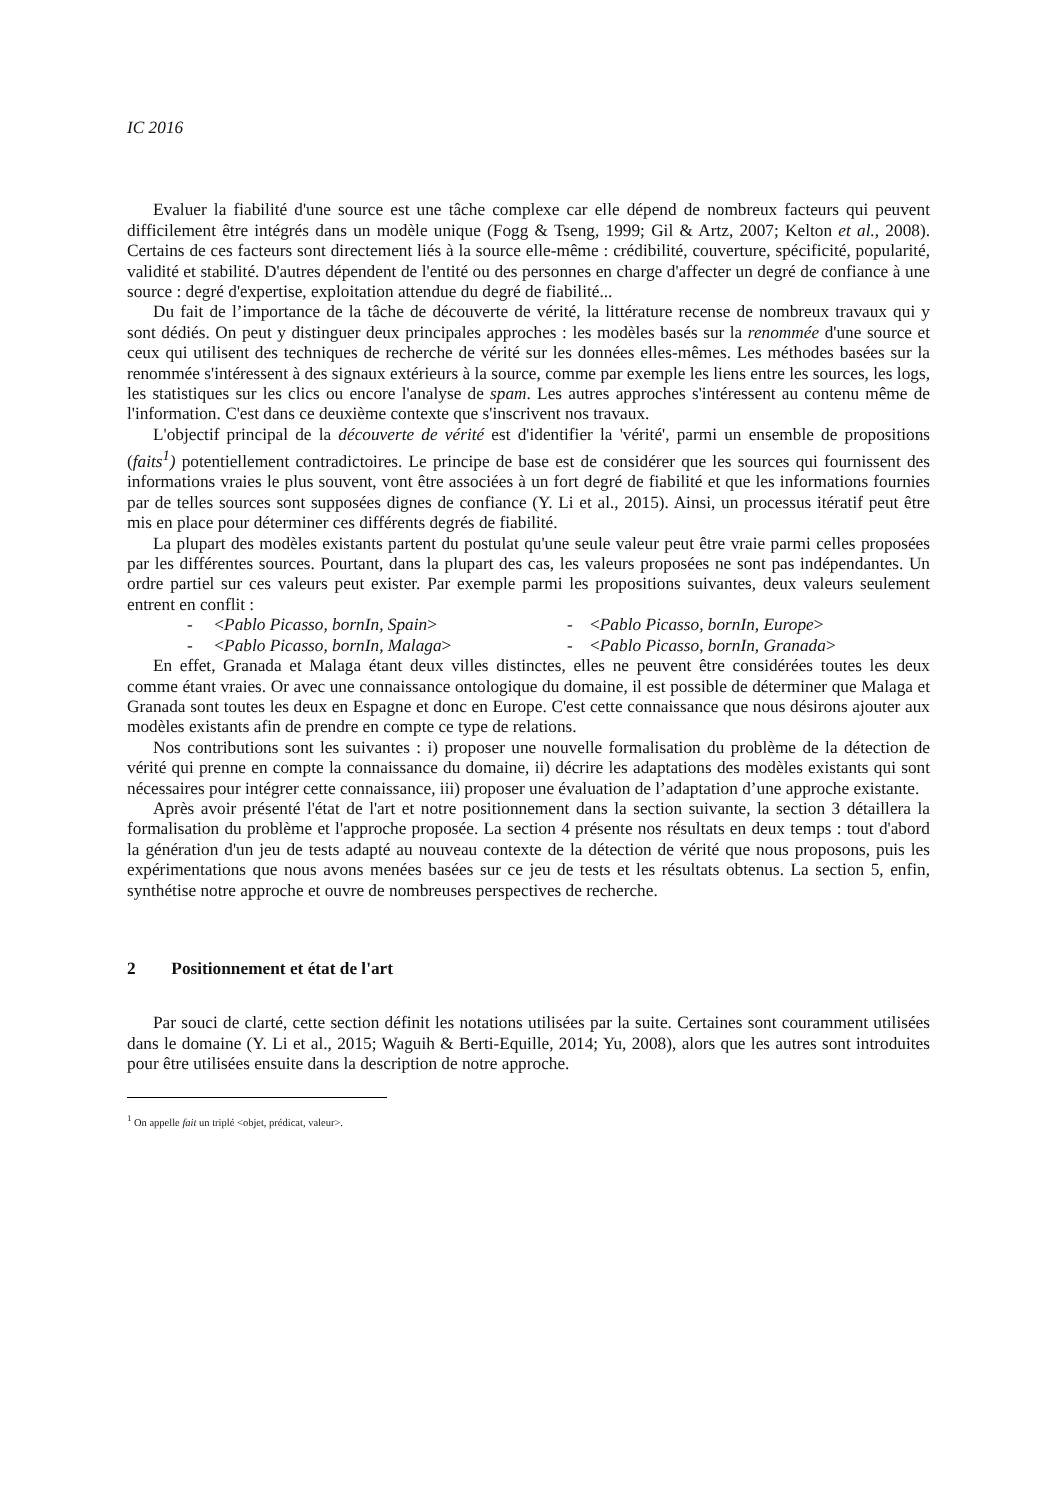IC 2016
Evaluer la fiabilité d'une source est une tâche complexe car elle dépend de nombreux facteurs qui peuvent difficilement être intégrés dans un modèle unique (Fogg & Tseng, 1999; Gil & Artz, 2007; Kelton et al., 2008). Certains de ces facteurs sont directement liés à la source elle-même : crédibilité, couverture, spécificité, popularité, validité et stabilité. D'autres dépendent de l'entité ou des personnes en charge d'affecter un degré de confiance à une source : degré d'expertise, exploitation attendue du degré de fiabilité...
Du fait de l’importance de la tâche de découverte de vérité, la littérature recense de nombreux travaux qui y sont dédiés. On peut y distinguer deux principales approches : les modèles basés sur la renommée d'une source et ceux qui utilisent des techniques de recherche de vérité sur les données elles-mêmes. Les méthodes basées sur la renommée s'intéressent à des signaux extérieurs à la source, comme par exemple les liens entre les sources, les logs, les statistiques sur les clics ou encore l'analyse de spam. Les autres approches s'intéressent au contenu même de l'information. C'est dans ce deuxième contexte que s'inscrivent nos travaux.
L'objectif principal de la découverte de vérité est d'identifier la 'vérité', parmi un ensemble de propositions (faits<sup>1</sup>) potentiellement contradictoires. Le principe de base est de considérer que les sources qui fournissent des informations vraies le plus souvent, vont être associées à un fort degré de fiabilité et que les informations fournies par de telles sources sont supposées dignes de confiance (Y. Li et al., 2015). Ainsi, un processus itératif peut être mis en place pour déterminer ces différents degrés de fiabilité.
La plupart des modèles existants partent du postulat qu'une seule valeur peut être vraie parmi celles proposées par les différentes sources. Pourtant, dans la plupart des cas, les valeurs proposées ne sont pas indépendantes. Un ordre partiel sur ces valeurs peut exister. Par exemple parmi les propositions suivantes, deux valeurs seulement entrent en conflit :
- <Pablo Picasso, bornIn, Spain>
- <Pablo Picasso, bornIn, Europe>
- <Pablo Picasso, bornIn, Malaga>
- <Pablo Picasso, bornIn, Granada>
En effet, Granada et Malaga étant deux villes distinctes, elles ne peuvent être considérées toutes les deux comme étant vraies. Or avec une connaissance ontologique du domaine, il est possible de déterminer que Malaga et Granada sont toutes les deux en Espagne et donc en Europe. C'est cette connaissance que nous désirons ajouter aux modèles existants afin de prendre en compte ce type de relations.
Nos contributions sont les suivantes : i) proposer une nouvelle formalisation du problème de la détection de vérité qui prenne en compte la connaissance du domaine, ii) décrire les adaptations des modèles existants qui sont nécessaires pour intégrer cette connaissance, iii) proposer une évaluation de l’adaptation d’une approche existante.
Après avoir présenté l'état de l'art et notre positionnement dans la section suivante, la section 3 détaillera la formalisation du problème et l'approche proposée. La section 4 présente nos résultats en deux temps : tout d'abord la génération d'un jeu de tests adapté au nouveau contexte de la détection de vérité que nous proposons, puis les expérimentations que nous avons menées basées sur ce jeu de tests et les résultats obtenus. La section 5, enfin, synthétise notre approche et ouvre de nombreuses perspectives de recherche.
2 Positionnement et état de l'art
Par souci de clarté, cette section définit les notations utilisées par la suite. Certaines sont couramment utilisées dans le domaine (Y. Li et al., 2015; Waguih & Berti-Equille, 2014; Yu, 2008), alors que les autres sont introduites pour être utilisées ensuite dans la description de notre approche.
<sup>1</sup> On appelle fait un triplé <objet, prédicat, valeur>.